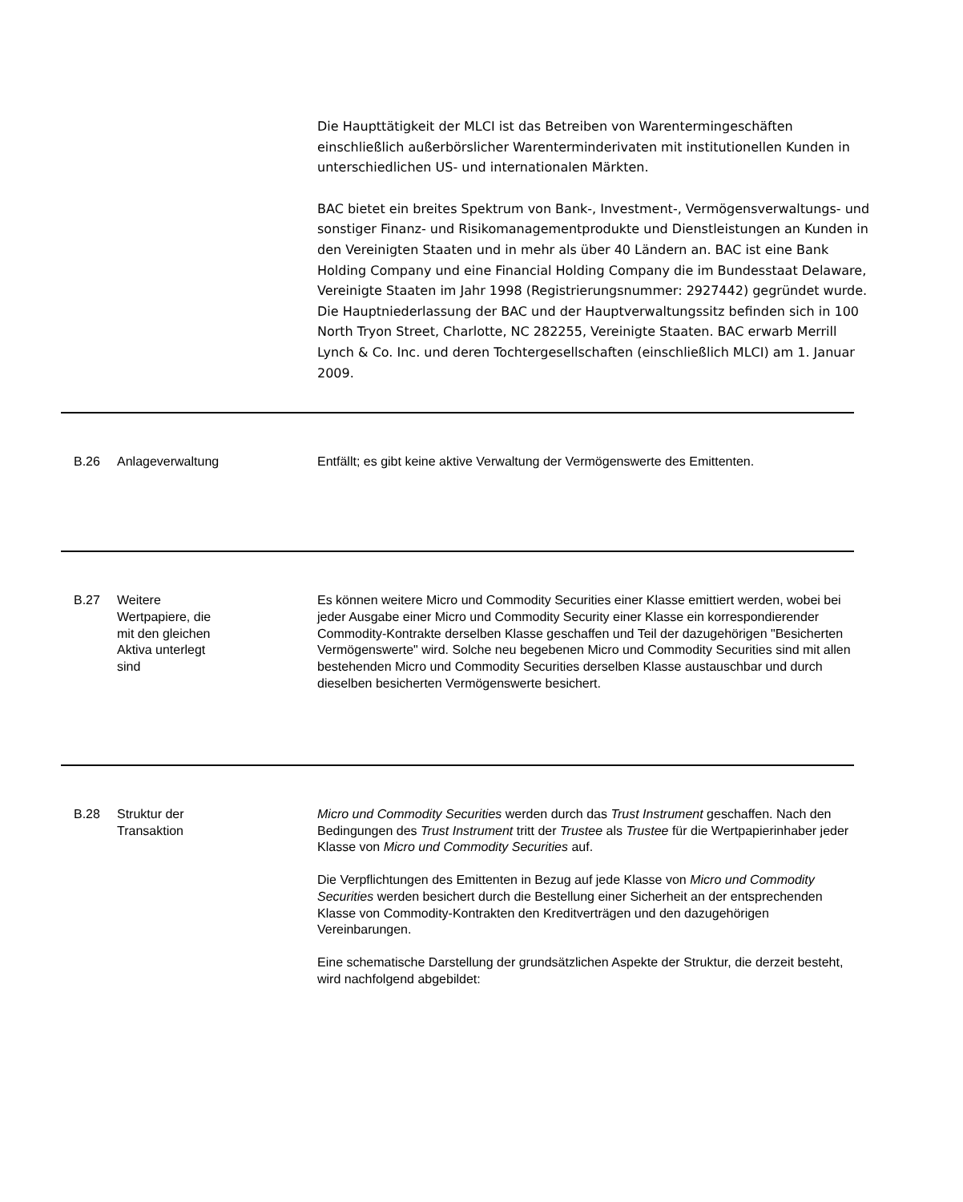Die Haupttätigkeit der MLCI ist das Betreiben von Warentermingeschäften einschließlich außerbörslicher Warenterminderivaten mit institutionellen Kunden in unterschiedlichen US- und internationalen Märkten.
BAC bietet ein breites Spektrum von Bank-, Investment-, Vermögensverwaltungs- und sonstiger Finanz- und Risikomanagementprodukte und Dienstleistungen an Kunden in den Vereinigten Staaten und in mehr als über 40 Ländern an. BAC ist eine Bank Holding Company und eine Financial Holding Company die im Bundesstaat Delaware, Vereinigte Staaten im Jahr 1998 (Registrierungsnummer: 2927442) gegründet wurde. Die Hauptniederlassung der BAC und der Hauptverwaltungssitz befinden sich in 100 North Tryon Street, Charlotte, NC 282255, Vereinigte Staaten. BAC erwarb Merrill Lynch & Co. Inc. und deren Tochtergesellschaften (einschließlich MLCI) am 1. Januar 2009.
| B.26 | Anlageverwaltung | Entfällt; es gibt keine aktive Verwaltung der Vermögenswerte des Emittenten. |
| B.27 | Weitere Wertpapiere, die mit den gleichen Aktiva unterlegt sind | Es können weitere Micro und Commodity Securities einer Klasse emittiert werden, wobei bei jeder Ausgabe einer Micro und Commodity Security einer Klasse ein korrespondierender Commodity-Kontrakte derselben Klasse geschaffen und Teil der dazugehörigen "Besicherten Vermögenswerte" wird. Solche neu begebenen Micro und Commodity Securities sind mit allen bestehenden Micro und Commodity Securities derselben Klasse austauschbar und durch dieselben besicherten Vermögenswerte besichert. |
| B.28 | Struktur der Transaktion | Micro und Commodity Securities werden durch das Trust Instrument geschaffen. Nach den Bedingungen des Trust Instrument tritt der Trustee als Trustee für die Wertpapierinhaber jeder Klasse von Micro und Commodity Securities auf. Die Verpflichtungen des Emittenten in Bezug auf jede Klasse von Micro und Commodity Securities werden besichert durch die Bestellung einer Sicherheit an der entsprechenden Klasse von Commodity-Kontrakten den Kreditverträgen und den dazugehörigen Vereinbarungen. Eine schematische Darstellung der grundsätzlichen Aspekte der Struktur, die derzeit besteht, wird nachfolgend abgebildet: |